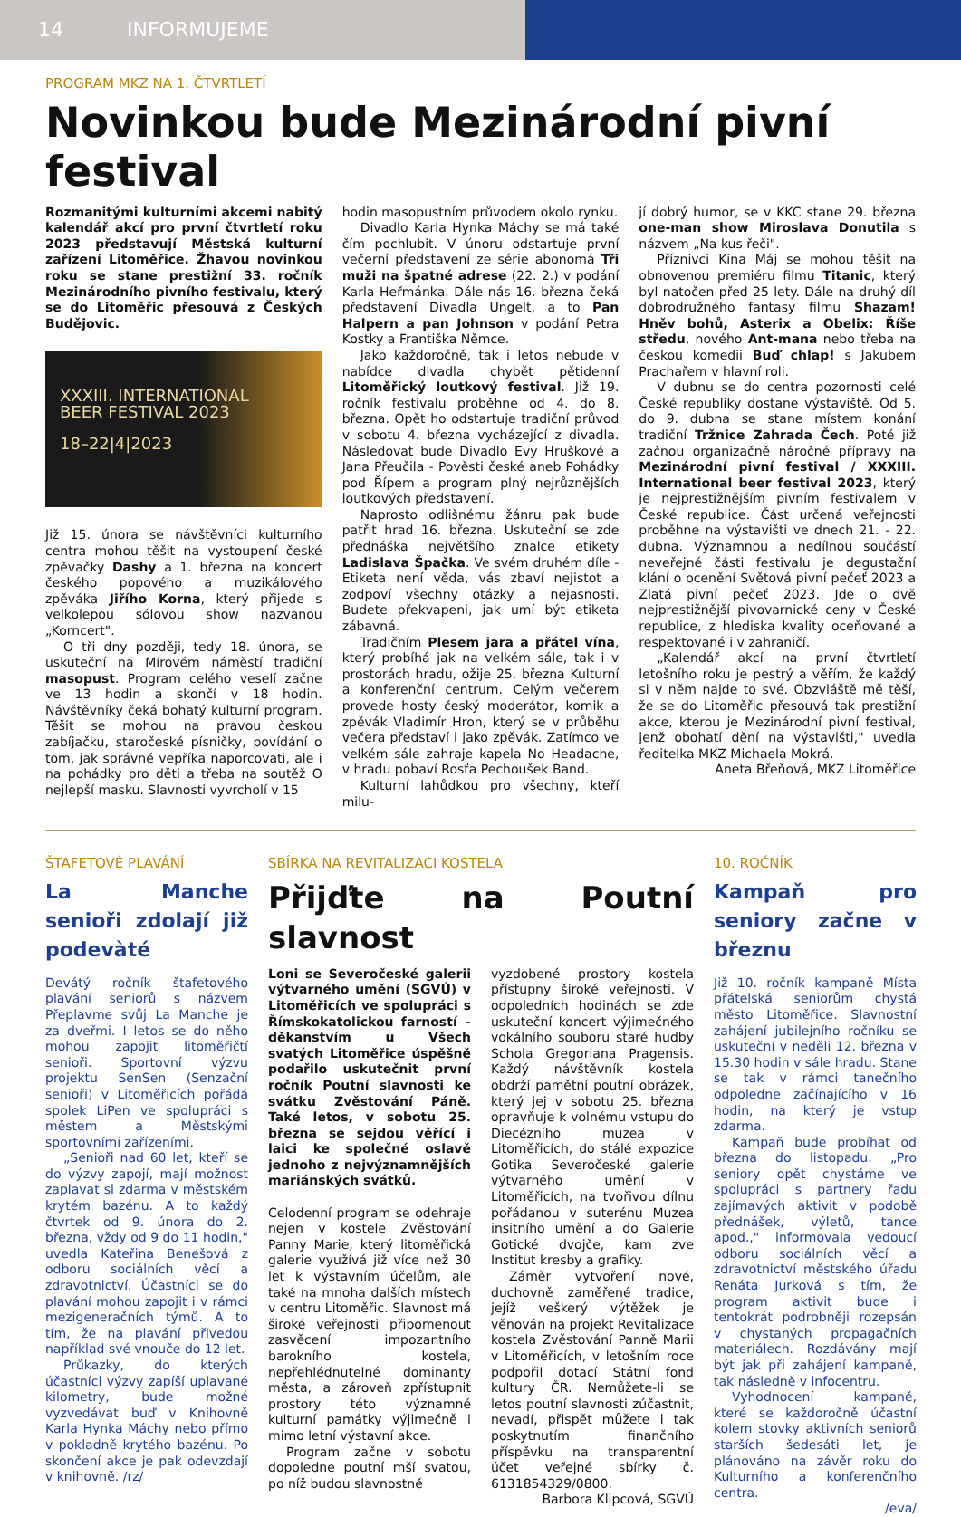14 INFORMUJEME
PROGRAM MKZ NA 1. ČTVRTLETÍ
Novinkou bude Mezinárodní pivní festival
Rozmanitými kulturními akcemi nabitý kalendář akcí pro první čtvrtletí roku 2023 představují Městská kulturní zařízení Litoměřice. Žhavou novinkou roku se stane prestižní 33. ročník Mezinárodního pivního festivalu, který se do Litoměřic přesouvá z Českých Budějovic.
XXXIII. INTERNATIONAL
BEER FESTIVAL 2023
18–22|4|2023
Již 15. února se návštěvníci kulturního centra mohou těšit na vystoupení české zpěvačky Dashy a 1. března na koncert českého popového a muzikálového zpěváka Jiřího Korna, který přijede s velkolepou sólovou show nazvanou „Korncert".
O tři dny později, tedy 18. února, se uskuteční na Mírovém náměstí tradiční masopust. Program celého veselí začne ve 13 hodin a skončí v 18 hodin. Návštěvníky čeká bohatý kulturní program. Těšit se mohou na pravou českou zabíjačku, staročeské písničky, povídání o tom, jak správně vepříka naporcovati, ale i na pohádky pro děti a třeba na soutěž O nejlepší masku. Slavnosti vyvrcholí v 15
hodin masopustním průvodem okolo rynku.
Divadlo Karla Hynka Máchy se má také čím pochlubit. V únoru odstartuje první večerní představení ze série abonomá Tři muži na špatné adrese (22. 2.) v podání Karla Heřmánka. Dále nás 16. března čeká představení Divadla Ungelt, a to Pan Halpern a pan Johnson v podání Petra Kostky a Františka Němce.
Jako každoročně, tak i letos nebude v nabídce divadla chybět pětidenní Litoměřický loutkový festival. Již 19. ročník festivalu proběhne od 4. do 8. března. Opět ho odstartuje tradiční průvod v sobotu 4. března vycházející z divadla. Následovat bude Divadlo Evy Hruškové a Jana Přeučila - Pověsti české aneb Pohádky pod Řípem a program plný nejrůznějších loutkových představení.
Naprosto odlišnému žánru pak bude patřit hrad 16. března. Uskuteční se zde přednáška největšího znalce etikety Ladislava Špačka. Ve svém druhém díle - Etiketa není věda, vás zbaví nejistot a zodpoví všechny otázky a nejasnosti. Budete překvapeni, jak umí být etiketa zábavná.
Tradičním Plesem jara a přátel vína, který probíhá jak na velkém sále, tak i v prostorách hradu, ožije 25. března Kulturní a konferenční centrum. Celým večerem provede hosty český moderátor, komik a zpěvák Vladimír Hron, který se v průběhu večera představí i jako zpěvák. Zatímco ve velkém sále zahraje kapela No Headache, v hradu pobaví Rosťa Pechoušek Band.
Kulturní lahůdkou pro všechny, kteří milu-
jí dobrý humor, se v KKC stane 29. března one-man show Miroslava Donutila s názvem „Na kus řeči".
Příznivci Kina Máj se mohou těšit na obnovenou premiéru filmu Titanic, který byl natočen před 25 lety. Dále na druhý díl dobrodružného fantasy filmu Shazam! Hněv bohů, Asterix a Obelix: Říše středu, nového Ant-mana nebo třeba na českou komedii Buď chlap! s Jakubem Prachařem v hlavní roli.
V dubnu se do centra pozornosti celé České republiky dostane výstaviště. Od 5. do 9. dubna se stane místem konání tradiční Tržnice Zahrada Čech. Poté již začnou organizačně náročné přípravy na Mezinárodní pivní festival / XXXIII. International beer festival 2023, který je nejprestižnějším pivním festivalem v České republice. Část určená veřejnosti proběhne na výstavišti ve dnech 21. - 22. dubna. Významnou a nedílnou součástí neveřejné části festivalu je degustační klání o ocenění Světová pivní pečeť 2023 a Zlatá pivní pečeť 2023. Jde o dvě nejprestižnější pivovarnické ceny v České republice, z hlediska kvality oceňované a respektované i v zahraničí.
„Kalendář akcí na první čtvrtletí letošního roku je pestrý a věřím, že každý si v něm najde to své. Obzvláště mě těší, že se do Litoměřic přesouvá tak prestižní akce, kterou je Mezinárodní pivní festival, jenž obohatí dění na výstavišti," uvedla ředitelka MKZ Michaela Mokrá.
Aneta Břeňová, MKZ Litoměřice
ŠTAFETOVÉ PLAVÁNÍ
La Manche senioři zdolají již podevàté
Devátý ročník štafetového plavání seniorů s názvem Přeplavme svůj La Manche je za dveřmi. I letos se do něho mohou zapojit litoměřičtí senioři. Sportovní výzvu projektu SenSen (Senzační senioři) v Litoměřicích pořádá spolek LiPen ve spolupráci s městem a Městskými sportovními zařízeními.
„Senioři nad 60 let, kteří se do výzvy zapojí, mají možnost zaplavat si zdarma v městském krytém bazénu. A to každý čtvrtek od 9. února do 2. března, vždy od 9 do 11 hodin," uvedla Kateřina Benešová z odboru sociálních věcí a zdravotnictví. Účastníci se do plavání mohou zapojit i v rámci mezigeneračních týmů. A to tím, že na plavání přivedou například své vnouče do 12 let.
Průkazky, do kterých účastníci výzvy zapíší uplavané kilometry, bude možné vyzvedávat buď v Knihovně Karla Hynka Máchy nebo přímo v pokladně krytého bazénu. Po skončení akce je pak odevzdají v knihovně. /rz/
SBÍRKA NA REVITALIZACI KOSTELA
Přijďte na Poutní slavnost
Loni se Severočeské galerii výtvarného umění (SGVÚ) v Litoměřicích ve spolupráci s Římskokatolickou farností – děkanstvím u Všech svatých Litoměřice úspěšně podařilo uskutečnit první ročník Poutní slavnosti ke svátku Zvěstování Páně. Také letos, v sobotu 25. března se sejdou věřící i laici ke společné oslavě jednoho z nejvýznamnějších mariánských svátků.
Celodenní program se odehraje nejen v kostele Zvěstování Panny Marie, který litoměřická galerie využívá již více než 30 let k výstavním účelům, ale také na mnoha dalších místech v centru Litoměřic. Slavnost má široké veřejnosti připomenout zasvěcení impozantního barokního kostela, nepřehlédnutelné dominanty města, a zároveň zpřístupnit prostory této významné kulturní památky výjimečně i mimo letní výstavní akce.
Program začne v sobotu dopoledne poutní mší svatou, po níž budou slavnostně
vyzdobené prostory kostela přístupny široké veřejnosti. V odpoledních hodinách se zde uskuteční koncert výjimečného vokálního souboru staré hudby Schola Gregoriana Pragensis. Každý návštěvník kostela obdrží pamětní poutní obrázek, který jej v sobotu 25. března opravňuje k volnému vstupu do Diecézního muzea v Litoměřicích, do stálé expozice Gotika Severočeské galerie výtvarného umění v Litoměřicích, na tvořivou dílnu pořádanou v suterénu Muzea insitního umění a do Galerie Gotické dvojče, kam zve Institut kresby a grafiky.
Záměr vytvoření nové, duchovně zaměřené tradice, jejíž veškerý výtěžek je věnován na projekt Revitalizace kostela Zvěstování Panně Marii v Litoměřicích, v letošním roce podpořil dotací Státní fond kultury ČR. Nemůžete-li se letos poutní slavnosti zúčastnit, nevadí, přispět můžete i tak poskytnutím finančního příspěvku na transparentní účet veřejné sbírky č. 6131854329/0800.
Barbora Klipcová, SGVÚ
10. ROČNÍK
Kampaň pro seniory začne v březnu
Již 10. ročník kampaně Místa přátelská seniorům chystá město Litoměřice. Slavnostní zahájení jubilejního ročníku se uskuteční v neděli 12. března v 15.30 hodin v sále hradu. Stane se tak v rámci tanečního odpoledne začínajícího v 16 hodin, na který je vstup zdarma.
Kampaň bude probíhat od března do listopadu. „Pro seniory opět chystáme ve spolupráci s partnery řadu zajímavých aktivit v podobě přednášek, výletů, tance apod.," informovala vedoucí odboru sociálních věcí a zdravotnictví městského úřadu Renáta Jurková s tím, že program aktivit bude i tentokrát podrobněji rozepsán v chystaných propagačních materiálech. Rozdávány mají být jak při zahájení kampaně, tak následně v infocentru.
Vyhodnocení kampaně, které se každoročně účastní kolem stovky aktivních seniorů starších šedesáti let, je plánováno na závěr roku do Kulturního a konferenčního centra.
/eva/